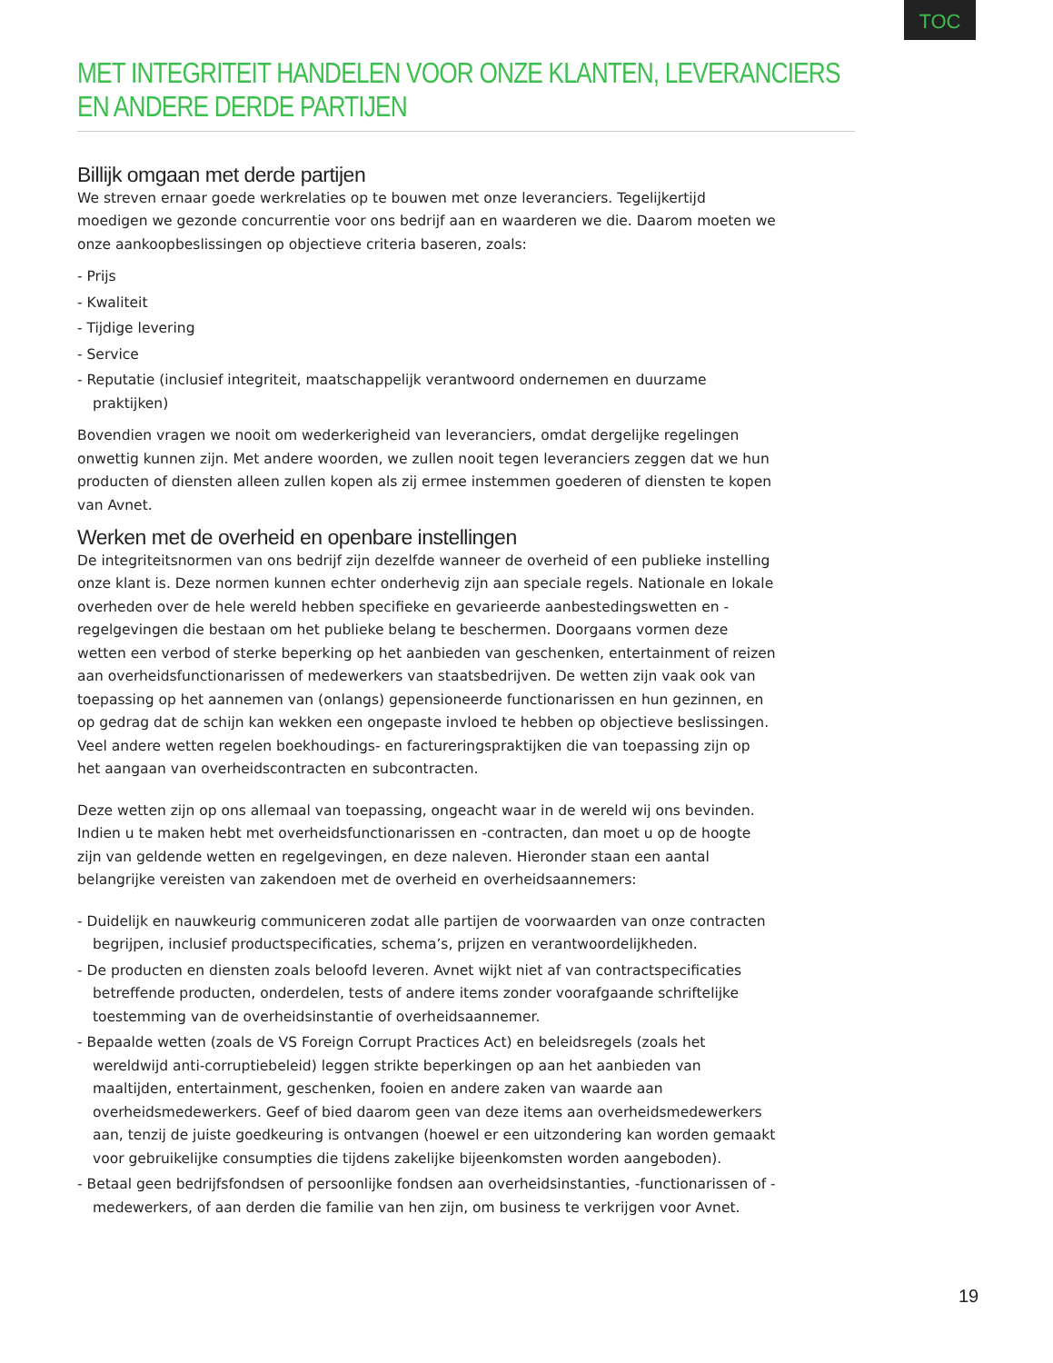TOC
MET INTEGRITEIT HANDELEN VOOR ONZE KLANTEN, LEVERANCIERS EN ANDERE DERDE PARTIJEN
Billijk omgaan met derde partijen
We streven ernaar goede werkrelaties op te bouwen met onze leveranciers. Tegelijkertijd moedigen we gezonde concurrentie voor ons bedrijf aan en waarderen we die. Daarom moeten we onze aankoopbeslissingen op objectieve criteria baseren, zoals:
- Prijs
- Kwaliteit
- Tijdige levering
- Service
- Reputatie (inclusief integriteit, maatschappelijk verantwoord ondernemen en duurzame praktijken)
Bovendien vragen we nooit om wederkerigheid van leveranciers, omdat dergelijke regelingen onwettig kunnen zijn. Met andere woorden, we zullen nooit tegen leveranciers zeggen dat we hun producten of diensten alleen zullen kopen als zij ermee instemmen goederen of diensten te kopen van Avnet.
Werken met de overheid en openbare instellingen
De integriteitsnormen van ons bedrijf zijn dezelfde wanneer de overheid of een publieke instelling onze klant is. Deze normen kunnen echter onderhevig zijn aan speciale regels. Nationale en lokale overheden over de hele wereld hebben specifieke en gevarieerde aanbestedingswetten en -regelgevingen die bestaan om het publieke belang te beschermen. Doorgaans vormen deze wetten een verbod of sterke beperking op het aanbieden van geschenken, entertainment of reizen aan overheidsfunctionarissen of medewerkers van staatsbedrijven. De wetten zijn vaak ook van toepassing op het aannemen van (onlangs) gepensioneerde functionarissen en hun gezinnen, en op gedrag dat de schijn kan wekken een ongepaste invloed te hebben op objectieve beslissingen. Veel andere wetten regelen boekhoudings- en factureringspraktijken die van toepassing zijn op het aangaan van overheidscontracten en subcontracten.
Deze wetten zijn op ons allemaal van toepassing, ongeacht waar in de wereld wij ons bevinden. Indien u te maken hebt met overheidsfunctionarissen en -contracten, dan moet u op de hoogte zijn van geldende wetten en regelgevingen, en deze naleven. Hieronder staan een aantal belangrijke vereisten van zakendoen met de overheid en overheidsaannemers:
- Duidelijk en nauwkeurig communiceren zodat alle partijen de voorwaarden van onze contracten begrijpen, inclusief productspecificaties, schema’s, prijzen en verantwoordelijkheden.
- De producten en diensten zoals beloofd leveren. Avnet wijkt niet af van contractspecificaties betreffende producten, onderdelen, tests of andere items zonder voorafgaande schriftelijke toestemming van de overheidsinstantie of overheidsaannemer.
- Bepaalde wetten (zoals de VS Foreign Corrupt Practices Act) en beleidsregels (zoals het wereldwijd anti-corruptiebeleid) leggen strikte beperkingen op aan het aanbieden van maaltijden, entertainment, geschenken, fooien en andere zaken van waarde aan overheidsmedewerkers. Geef of bied daarom geen van deze items aan overheidsmedewerkers aan, tenzij de juiste goedkeuring is ontvangen (hoewel er een uitzondering kan worden gemaakt voor gebruikelijke consumpties die tijdens zakelijke bijeenkomsten worden aangeboden).
- Betaal geen bedrijfsfondsen of persoonlijke fondsen aan overheidsinstanties, -functionarissen of -medewerkers, of aan derden die familie van hen zijn, om business te verkrijgen voor Avnet.
19